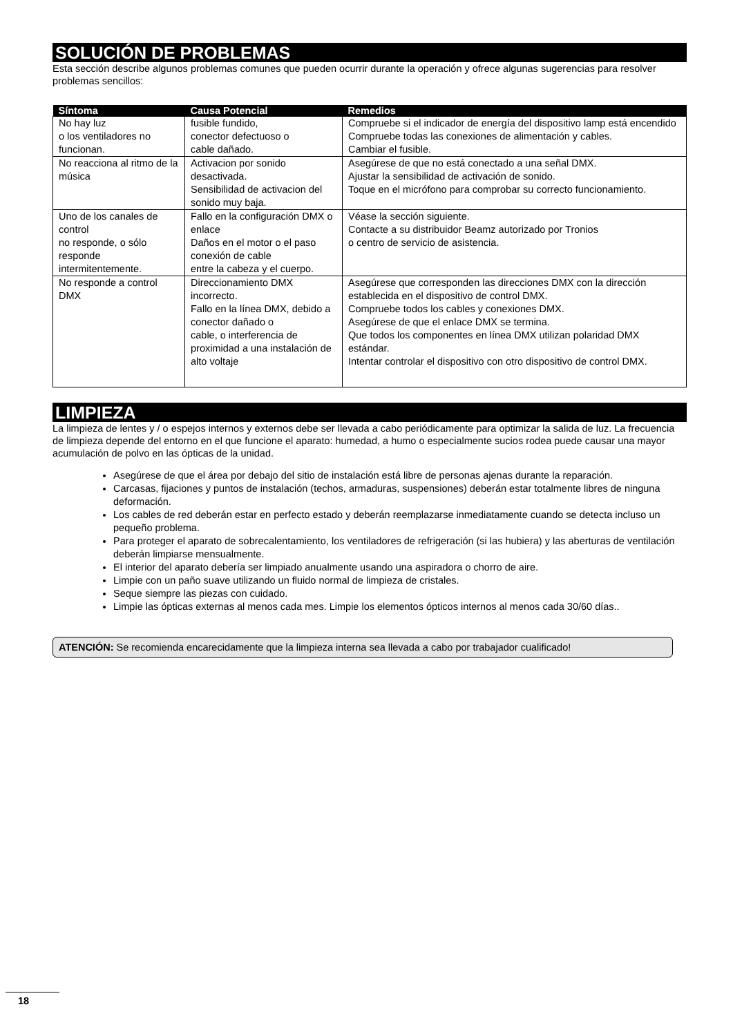SOLUCIÓN DE PROBLEMAS
Esta sección describe algunos problemas comunes que pueden ocurrir durante la operación y ofrece algunas sugerencias para resolver problemas sencillos:
| Síntoma | Causa Potencial | Remedios |
| --- | --- | --- |
| No hay luz o los ventiladores no funcionan. | fusible fundido, conector defectuoso o cable dañado. | Compruebe si el indicador de energía del dispositivo lamp está encendido Compruebe todas las conexiones de alimentación y cables. Cambiar el fusible. |
| No reacciona al ritmo de la música | Activacion por sonido desactivada. Sensibilidad de activacion del sonido muy baja. | Asegúrese de que no está conectado a una señal DMX. Ajustar la sensibilidad de activación de sonido. Toque en el micrófono para comprobar su correcto funcionamiento. |
| Uno de los canales de control no responde, o sólo responde intermitentemente. | Fallo en la configuración DMX o enlace Daños en el motor o el paso conexión de cable entre la cabeza y el cuerpo. | Véase la sección siguiente. Contacte a su distribuidor Beamz autorizado por Tronios o centro de servicio de asistencia. |
| No responde a control DMX | Direccionamiento DMX incorrecto. Fallo en la línea DMX, debido a conector dañado o cable, o interferencia de proximidad a una instalación de alto voltaje | Asegúrese que corresponden las direcciones DMX con la dirección establecida en el dispositivo de control DMX. Compruebe todos los cables y conexiones DMX. Asegúrese de que el enlace DMX se termina. Que todos los componentes en línea DMX utilizan polaridad DMX estándar. Intentar controlar el dispositivo con otro dispositivo de control DMX. |
LIMPIEZA
La limpieza de lentes y / o espejos internos y externos debe ser llevada a cabo periódicamente para optimizar la salida de luz. La frecuencia de limpieza depende del entorno en el que funcione el aparato: humedad, a humo o especialmente sucios rodea puede causar una mayor acumulación de polvo en las ópticas de la unidad.
Asegúrese de que el área por debajo del sitio de instalación está libre de personas ajenas durante la reparación.
Carcasas, fijaciones y puntos de instalación (techos, armaduras, suspensiones) deberán estar totalmente libres de ninguna deformación.
Los cables de red deberán estar en perfecto estado y deberán reemplazarse inmediatamente cuando se detecta incluso un pequeño problema.
Para proteger el aparato de sobrecalentamiento, los ventiladores de refrigeración (si las hubiera) y las aberturas de ventilación deberán limpiarse mensualmente.
El interior del aparato debería ser limpiado anualmente usando una aspiradora o chorro de aire.
Limpie con un paño suave utilizando un fluido normal de limpieza de cristales.
Seque siempre las piezas con cuidado.
Limpie las ópticas externas al menos cada mes. Limpie los elementos ópticos internos al menos cada 30/60 días..
ATENCIÓN: Se recomienda encarecidamente que la limpieza interna sea llevada a cabo por trabajador cualificado!
18